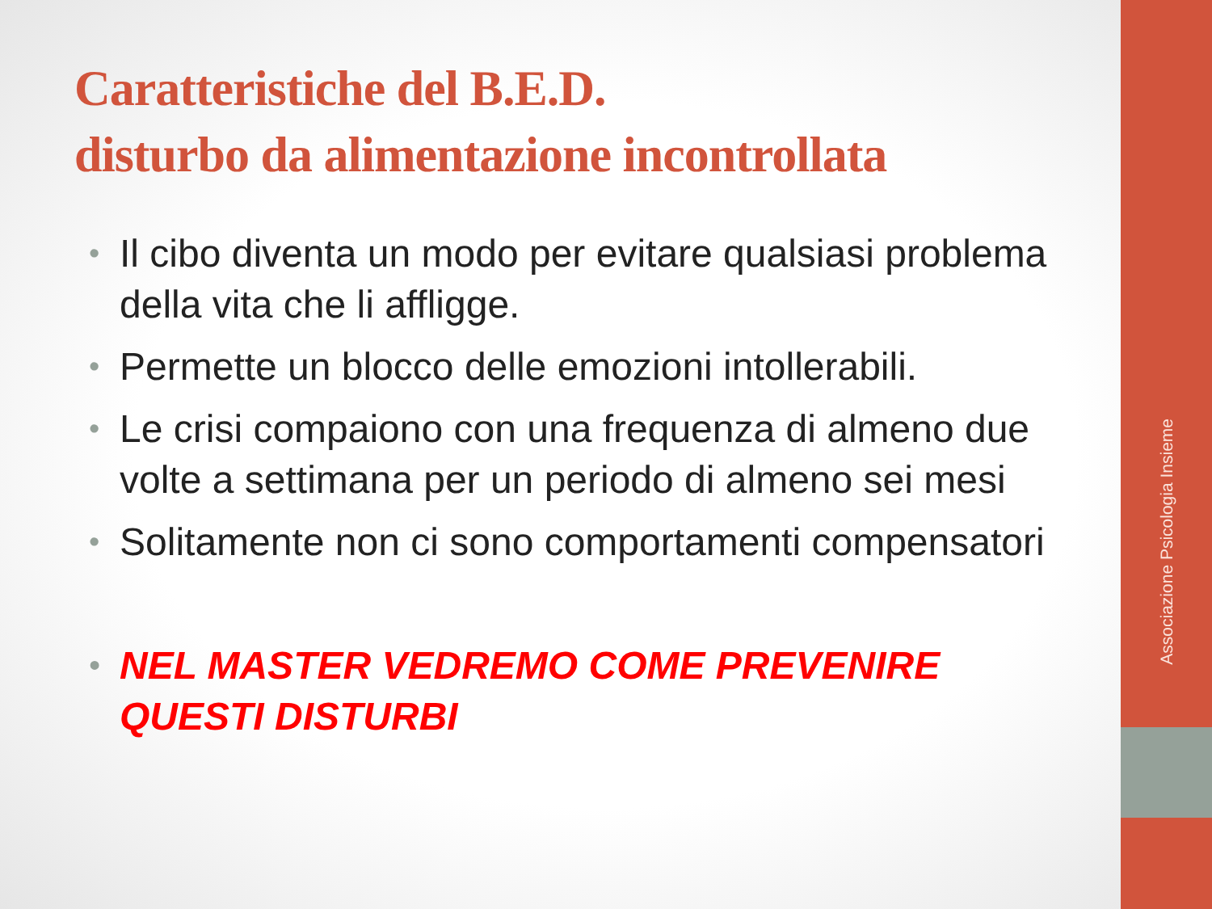Caratteristiche del B.E.D.
disturbo da alimentazione incontrollata
• Il cibo diventa un modo per evitare qualsiasi problema della vita che li affligge.
• Permette un blocco delle emozioni intollerabili.
• Le crisi compaiono con una frequenza di almeno due volte a settimana per un periodo di almeno sei mesi
• Solitamente non ci sono comportamenti compensatori
• NEL MASTER VEDREMO COME PREVENIRE QUESTI DISTURBI
Associazione Psicologia Insieme